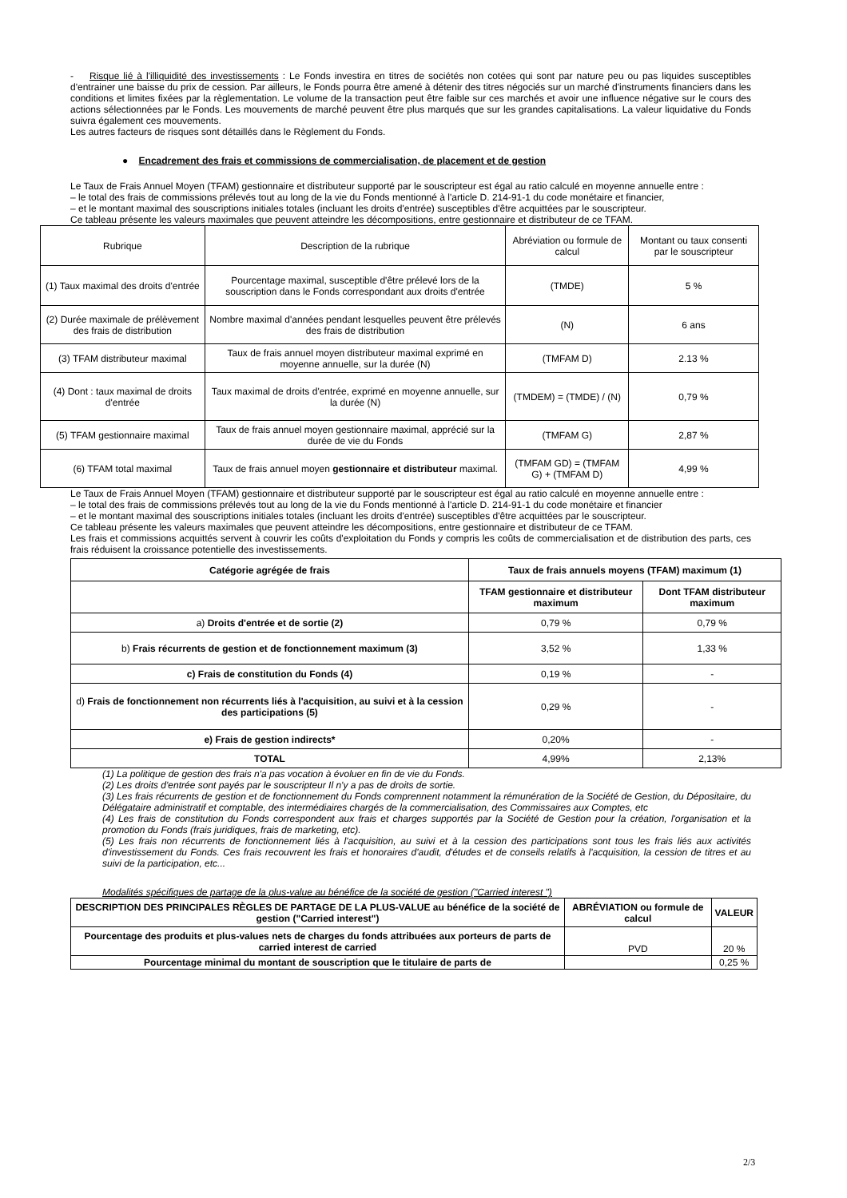- Risque lié à l'illiquidité des investissements : Le Fonds investira en titres de sociétés non cotées qui sont par nature peu ou pas liquides susceptibles d'entrainer une baisse du prix de cession. Par ailleurs, le Fonds pourra être amené à détenir des titres négociés sur un marché d'instruments financiers dans les conditions et limites fixées par la règlementation. Le volume de la transaction peut être faible sur ces marchés et avoir une influence négative sur le cours des actions sélectionnées par le Fonds. Les mouvements de marché peuvent être plus marqués que sur les grandes capitalisations. La valeur liquidative du Fonds suivra également ces mouvements.
Les autres facteurs de risques sont détaillés dans le Règlement du Fonds.
● Encadrement des frais et commissions de commercialisation, de placement et de gestion
Le Taux de Frais Annuel Moyen (TFAM) gestionnaire et distributeur supporté par le souscripteur est égal au ratio calculé en moyenne annuelle entre :
– le total des frais de commissions prélevés tout au long de la vie du Fonds mentionné à l'article D. 214-91-1 du code monétaire et financier,
– et le montant maximal des souscriptions initiales totales (incluant les droits d'entrée) susceptibles d'être acquittées par le souscripteur.
Ce tableau présente les valeurs maximales que peuvent atteindre les décompositions, entre gestionnaire et distributeur de ce TFAM.
| Rubrique | Description de la rubrique | Abréviation ou formule de calcul | Montant ou taux consenti par le souscripteur |
| (1) Taux maximal des droits d'entrée | Pourcentage maximal, susceptible d'être prélevé lors de la souscription dans le Fonds correspondant aux droits d'entrée | (TMDE) | 5 % |
| (2) Durée maximale de prélèvement des frais de distribution | Nombre maximal d'années pendant lesquelles peuvent être prélevés des frais de distribution | (N) | 6 ans |
| (3) TFAM distributeur maximal | Taux de frais annuel moyen distributeur maximal exprimé en moyenne annuelle, sur la durée (N) | (TMFAM D) | 2.13 % |
| (4) Dont : taux maximal de droits d'entrée | Taux maximal de droits d'entrée, exprimé en moyenne annuelle, sur la durée (N) | (TMDEM) = (TMDE) / (N) | 0,79 % |
| (5) TFAM gestionnaire maximal | Taux de frais annuel moyen gestionnaire maximal, apprécié sur la durée de vie du Fonds | (TMFAM G) | 2,87 % |
| (6) TFAM total maximal | Taux de frais annuel moyen gestionnaire et distributeur maximal. | (TMFAM GD) = (TMFAM G) + (TMFAM D) | 4,99 % |
Le Taux de Frais Annuel Moyen (TFAM) gestionnaire et distributeur supporté par le souscripteur est égal au ratio calculé en moyenne annuelle entre :
– le total des frais de commissions prélevés tout au long de la vie du Fonds mentionné à l'article D. 214-91-1 du code monétaire et financier
– et le montant maximal des souscriptions initiales totales (incluant les droits d'entrée) susceptibles d'être acquittées par le souscripteur.
Ce tableau présente les valeurs maximales que peuvent atteindre les décompositions, entre gestionnaire et distributeur de ce TFAM.
Les frais et commissions acquittés servent à couvrir les coûts d'exploitation du Fonds y compris les coûts de commercialisation et de distribution des parts, ces frais réduisent la croissance potentielle des investissements.
| Catégorie agrégée de frais | Taux de frais annuels moyens (TFAM) maximum (1) | |
| --- | --- | --- |
| | TFAM gestionnaire et distributeur maximum | Dont TFAM distributeur maximum |
| a) Droits d'entrée et de sortie (2) | 0,79 % | 0,79 % |
| b) Frais récurrents de gestion et de fonctionnement maximum (3) | 3,52 % | 1,33 % |
| c) Frais de constitution du Fonds (4) | 0,19 % | - |
| d) Frais de fonctionnement non récurrents liés à l'acquisition, au suivi et à la cession des participations (5) | 0,29 % | - |
| e) Frais de gestion indirects* | 0,20% | - |
| TOTAL | 4,99% | 2,13% |
(1) La politique de gestion des frais n'a pas vocation à évoluer en fin de vie du Fonds.
(2) Les droits d'entrée sont payés par le souscripteur Il n'y a pas de droits de sortie.
(3) Les frais récurrents de gestion et de fonctionnement du Fonds comprennent notamment la rémunération de la Société de Gestion, du Dépositaire, du Délégataire administratif et comptable, des intermédiaires chargés de la commercialisation, des Commissaires aux Comptes, etc
(4) Les frais de constitution du Fonds correspondent aux frais et charges supportés par la Société de Gestion pour la création, l'organisation et la promotion du Fonds (frais juridiques, frais de marketing, etc).
(5) Les frais non récurrents de fonctionnement liés à l'acquisition, au suivi et à la cession des participations sont tous les frais liés aux activités d'investissement du Fonds. Ces frais recouvrent les frais et honoraires d'audit, d'études et de conseils relatifs à l'acquisition, la cession de titres et au suivi de la participation, etc...
Modalités spécifiques de partage de la plus-value au bénéfice de la société de gestion ("Carried interest ")
| DESCRIPTION DES PRINCIPALES RÈGLES DE PARTAGE DE LA PLUS-VALUE au bénéfice de la société de gestion ("Carried interest") | ABRÉVIATION ou formule de calcul | VALEUR |
| --- | --- | --- |
| Pourcentage des produits et plus-values nets de charges du fonds attribuées aux porteurs de parts de carried interest de carried | PVD | 20 % |
| Pourcentage minimal du montant de souscription que le titulaire de parts de | | 0,25 % |
2/3